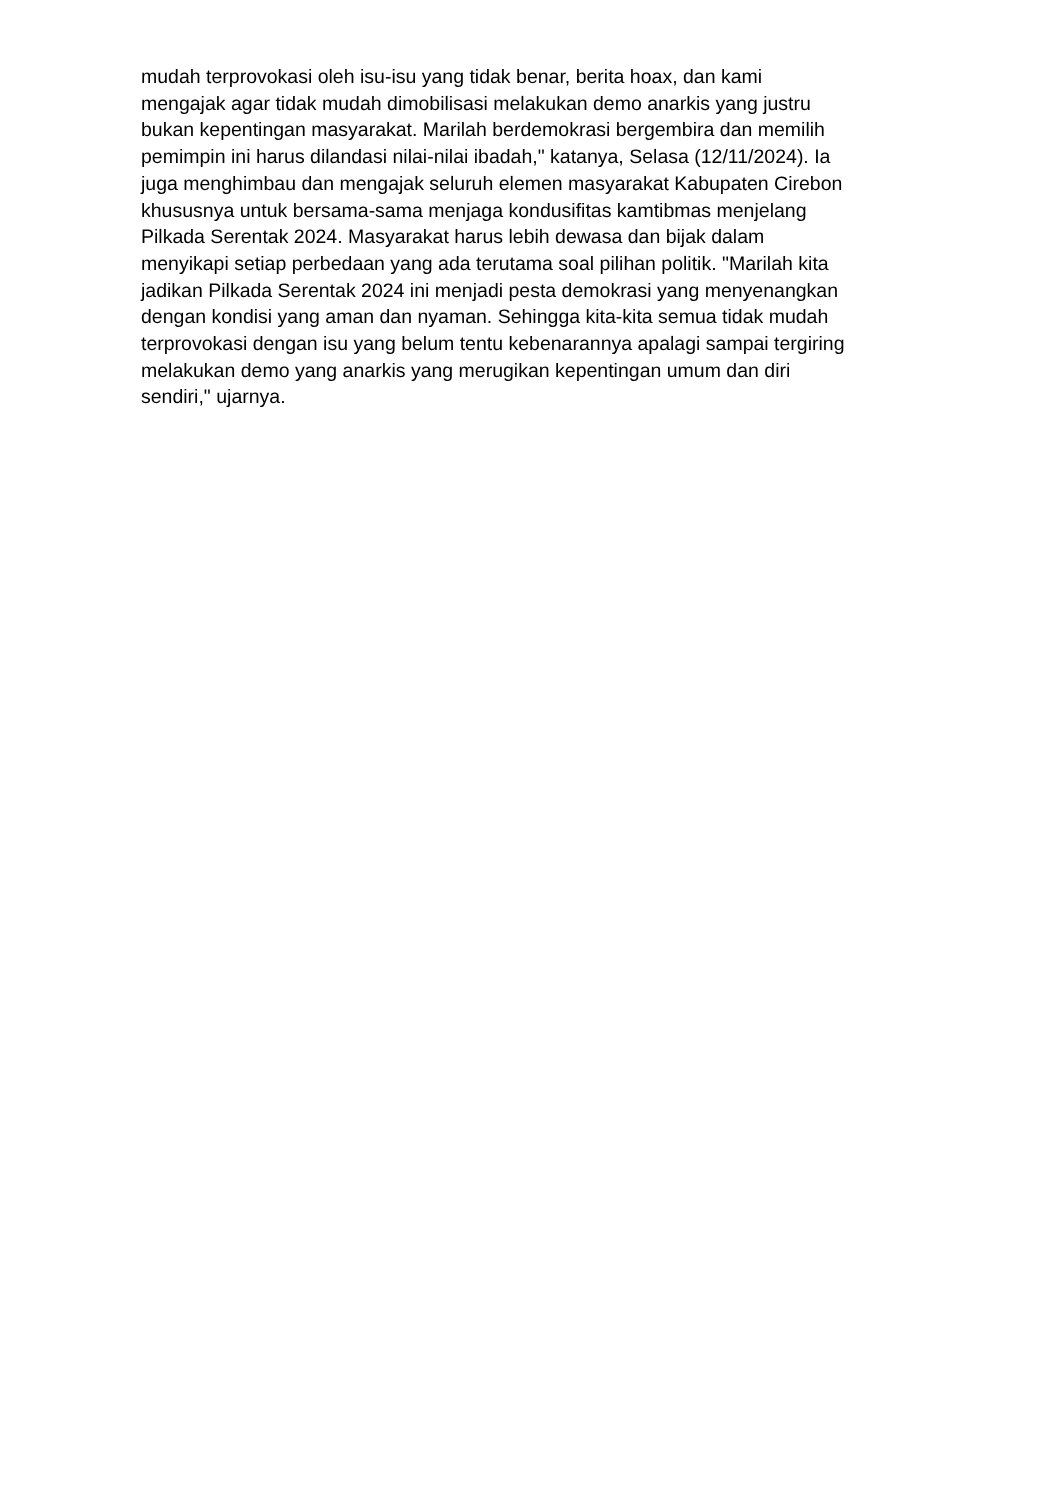mudah terprovokasi oleh isu-isu yang tidak benar, berita hoax, dan kami
mengajak agar tidak mudah dimobilisasi melakukan demo anarkis yang justru
bukan kepentingan masyarakat. Marilah berdemokrasi bergembira dan memilih
pemimpin ini harus dilandasi nilai-nilai ibadah," katanya, Selasa (12/11/2024). Ia
juga menghimbau dan mengajak seluruh elemen masyarakat Kabupaten Cirebon
khususnya untuk bersama-sama menjaga kondusifitas kamtibmas menjelang
Pilkada Serentak 2024. Masyarakat harus lebih dewasa dan bijak dalam
menyikapi setiap perbedaan yang ada terutama soal pilihan politik. "Marilah kita
jadikan Pilkada Serentak 2024 ini menjadi pesta demokrasi yang menyenangkan
dengan kondisi yang aman dan nyaman. Sehingga kita-kita semua tidak mudah
terprovokasi dengan isu yang belum tentu kebenarannya apalagi sampai tergiring
melakukan demo yang anarkis yang merugikan kepentingan umum dan diri
sendiri," ujarnya.